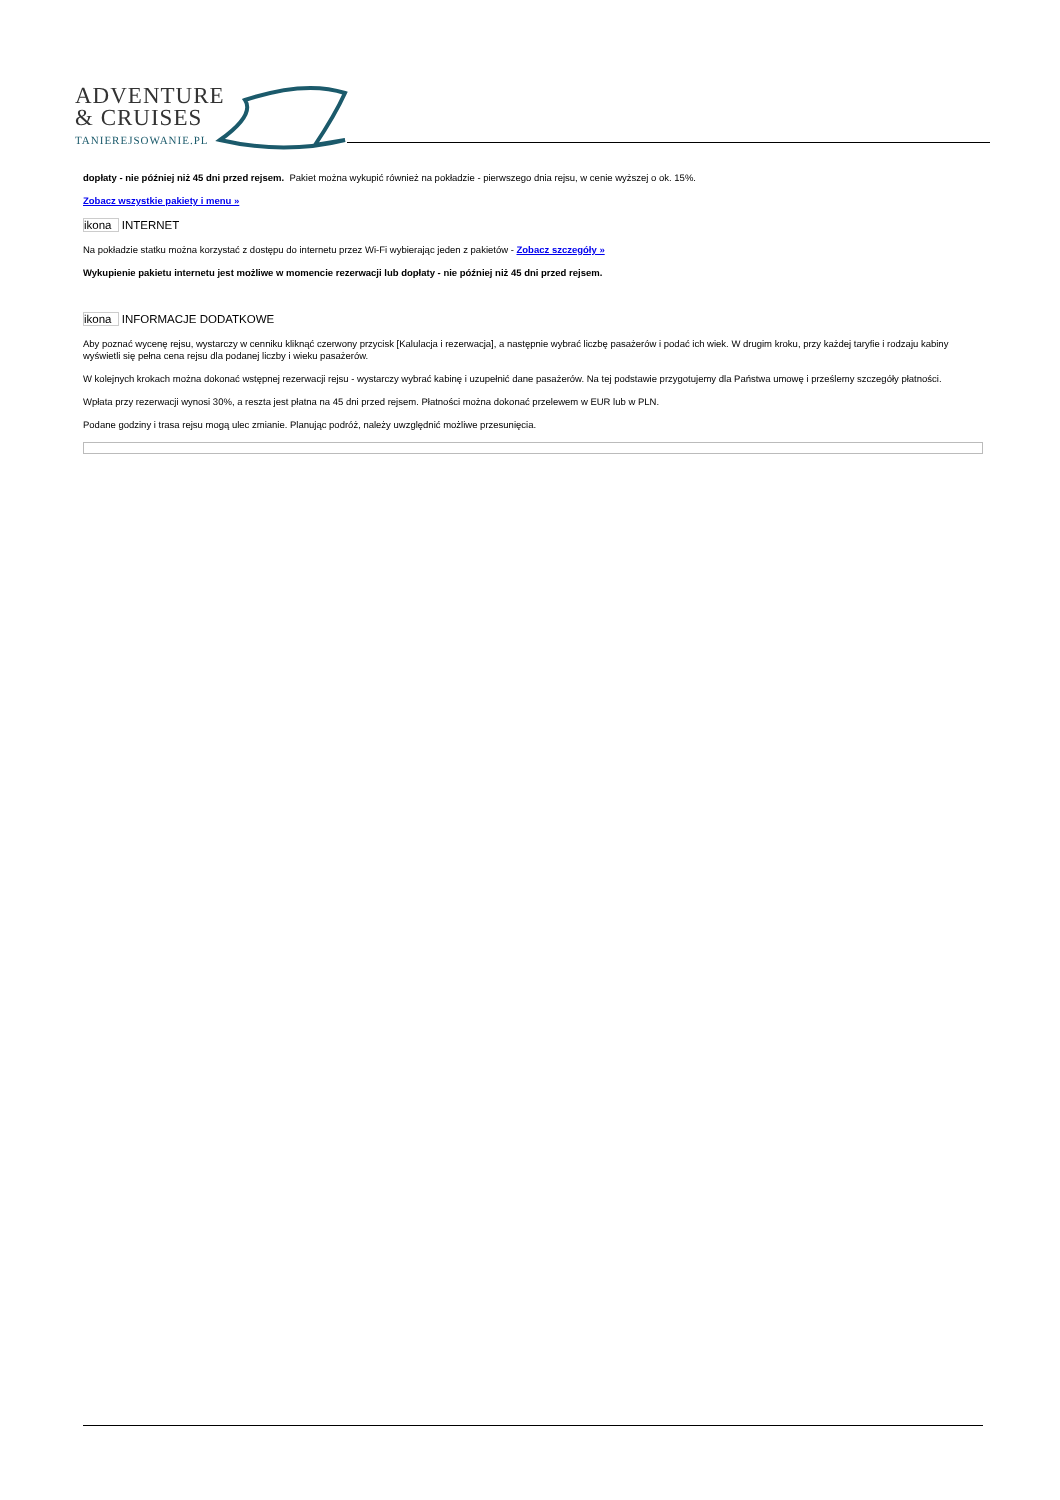ADVENTURE
& CRUISES
TANIEREJSOWANIE.PL
dopłaty - nie później niż 45 dni przed rejsem. Pakiet można wykupić również na pokładzie - pierwszego dnia rejsu, w cenie wyższej o ok. 15%.
Zobacz wszystkie pakiety i menu »
ikona INTERNET
Na pokładzie statku można korzystać z dostępu do internetu przez Wi-Fi wybierając jeden z pakietów - Zobacz szczegóły »
Wykupienie pakietu internetu jest możliwe w momencie rezerwacji lub dopłaty - nie później niż 45 dni przed rejsem.
ikona INFORMACJE DODATKOWE
Aby poznać wycenę rejsu, wystarczy w cenniku kliknąć czerwony przycisk [Kalulacja i rezerwacja], a następnie wybrać liczbę pasażerów i podać ich wiek. W drugim kroku, przy każdej taryfie i rodzaju kabiny wyświetli się pełna cena rejsu dla podanej liczby i wieku pasażerów.
W kolejnych krokach można dokonać wstępnej rezerwacji rejsu - wystarczy wybrać kabinę i uzupełnić dane pasażerów. Na tej podstawie przygotujemy dla Państwa umowę i prześlemy szczegóły płatności.
Wpłata przy rezerwacji wynosi 30%, a reszta jest płatna na 45 dni przed rejsem. Płatności można dokonać przelewem w EUR lub w PLN.
Podane godziny i trasa rejsu mogą ulec zmianie. Planując podróż, należy uwzględnić możliwe przesunięcia.